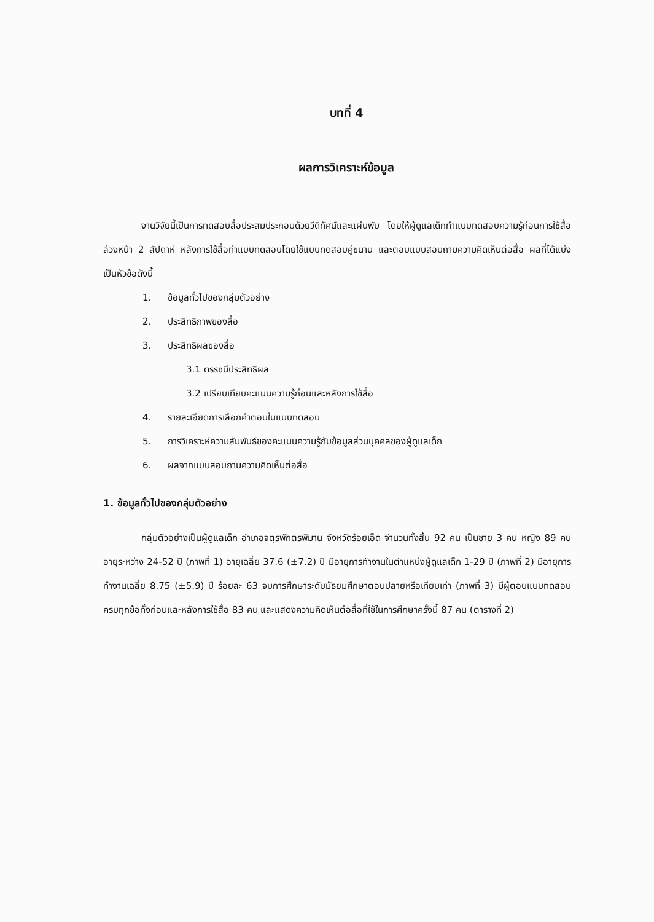บทที่ 4
ผลการวิเคราะห์ข้อมูล
งานวิจัยนี้เป็นการทดสอบสื่อประสมประกอบด้วยวีดิทัศน์และแผ่นพับ โดยให้ผู้ดูแลเด็กทำแบบทดสอบความรู้ก่อนการใช้สื่อล่วงหน้า 2 สัปดาห์ หลังการใช้สื่อทำแบบทดสอบโดยใช้แบบทดสอบคู่ขนาน และตอบแบบสอบถามความคิดเห็นต่อสื่อ ผลที่ได้แบ่งเป็นหัวข้อดังนี้
1. ข้อมูลทั่วไปของกลุ่มตัวอย่าง
2. ประสิทธิภาพของสื่อ
3. ประสิทธิผลของสื่อ
3.1 ดรรชนีประสิทธิผล
3.2 เปรียบเทียบคะแนนความรู้ก่อนและหลังการใช้สื่อ
4. รายละเอียดการเลือกคำตอบในแบบทดสอบ
5. การวิเคราะห์ความสัมพันธ์ของคะแนนความรู้กับข้อมูลส่วนบุคคลของผู้ดูแลเด็ก
6. ผลจากแบบสอบถามความคิดเห็นต่อสื่อ
1. ข้อมูลทั่วไปของกลุ่มตัวอย่าง
กลุ่มตัวอย่างเป็นผู้ดูแลเด็ก อำเภอจตุรพักตรพิมาน จังหวัดร้อยเอ็ด จำนวนทั้งสิ้น 92 คน เป็นชาย 3 คน หญิง 89 คน อายุระหว่าง 24-52 ปี (ภาพที่ 1) อายุเฉลี่ย 37.6 (±7.2) ปี มีอายุการทำงานในตำแหน่งผู้ดูแลเด็ก 1-29 ปี (ภาพที่ 2) มีอายุการทำงานเฉลี่ย 8.75 (±5.9) ปี ร้อยละ 63 จบการศึกษาระดับมัธยมศึกษาตอนปลายหรือเทียบเท่า (ภาพที่ 3) มีผู้ตอบแบบทดสอบครบทุกข้อทั้งก่อนและหลังการใช้สื่อ 83 คน และแสดงความคิดเห็นต่อสื่อที่ใช้ในการศึกษาครั้งนี้ 87 คน (ตารางที่ 2)